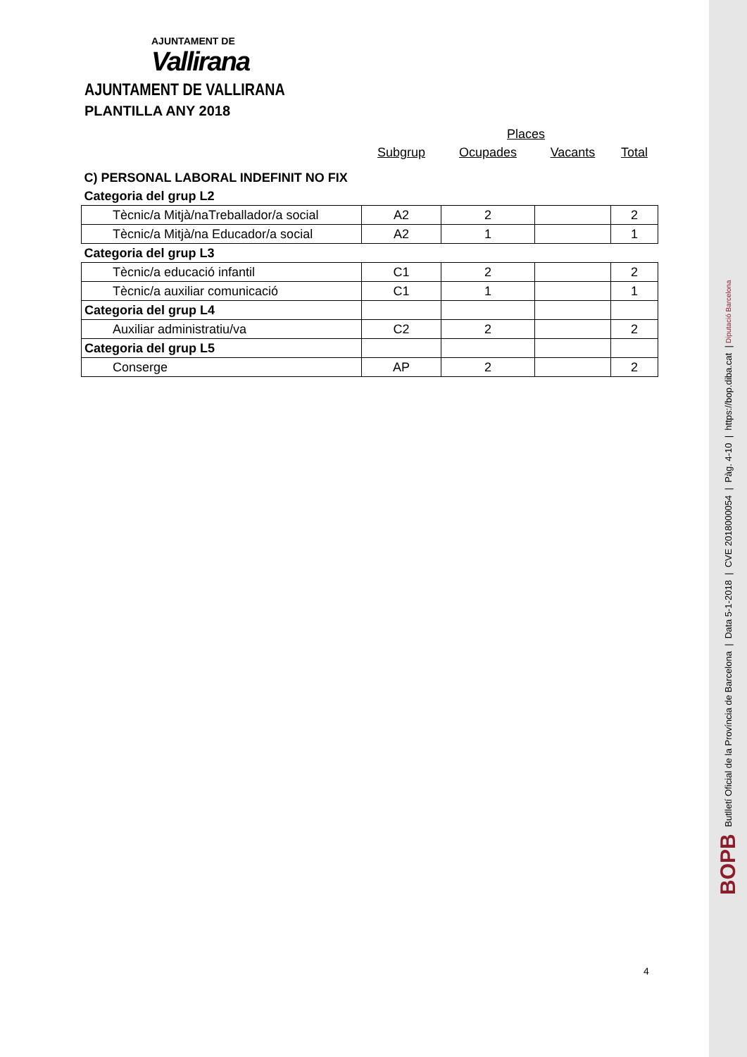AJUNTAMENT DE
Vallirana
AJUNTAMENT DE VALLIRANA
PLANTILLA ANY 2018
| | | Places | | |
| | Subgrup | Ocupades | Vacants | Total |
| C) PERSONAL LABORAL INDEFINIT NO FIX | | | | |
| Categoria del grup L2 | | | | |
| Tècnic/a Mitjà/naTreballador/a social | A2 | 2 | | 2 |
| Tècnic/a Mitjà/na Educador/a social | A2 | 1 | | 1 |
| Categoria del grup L3 | | | | |
| Tècnic/a educació infantil | C1 | 2 | | 2 |
| Tècnic/a auxiliar comunicació | C1 | 1 | | 1 |
| Categoria del grup L4 | | | | |
| Auxiliar administratiu/va | C2 | 2 | | 2 |
| Categoria del grup L5 | | | | |
| Conserge | AP | 2 | | 2 |
4
BOPB Butlletí Oficial de la Província de Barcelona | Data 5-1-2018 | CVE 2018000054 | Pàg. 4-10 | https://bop.diba.cat | Diputació Barcelona